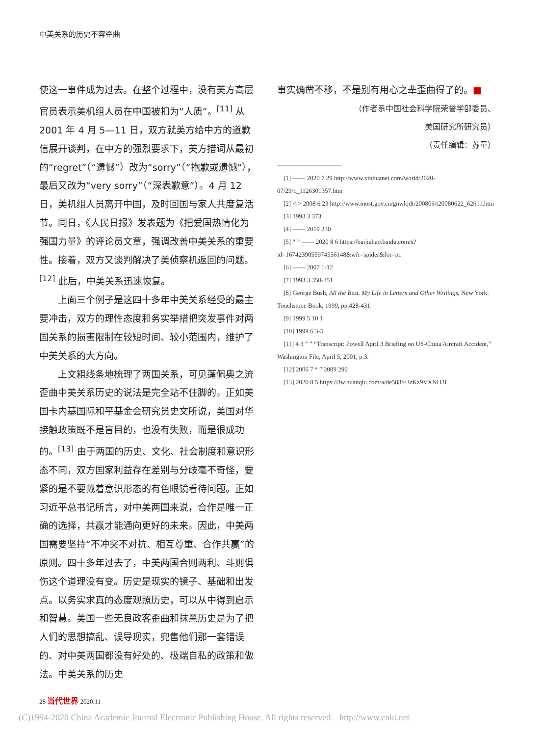中美关系的历史不容歪曲
使这一事件成为过去。在整个过程中，没有美方高层官员表示美机组人员在中国被扣为“人质”。<sup>[11]</sup> 从2001 年 4 月 5—11 日，双方就美方给中方的道歉信展开谈判，在中方的强烈要求下，美方措词从最初的“regret”（“遗憾”）改为“sorry”（“抱歉或遗憾”），最后又改为“very sorry”（“深表歉意”）。4 月 12 日，美机组人员离开中国，及时回国与家人共度复活节。同日，《人民日报》发表题为《把爱国热情化为强国力量》的评论员文章，强调改善中美关系的重要性。接着，双方又谈判解决了美侦察机返回的问题。<sup>[12]</sup> 此后，中美关系迅速恢复。
　　上面三个例子是这四十多年中美关系经受的最主要冲击，双方的理性态度和务实举措把突发事件对两国关系的损害限制在较短时间、较小范围内，维护了中美关系的大方向。
　　上文粗线条地梳理了两国关系，可见蓬佩奥之流歪曲中美关系历史的说法是完全站不住脚的。正如美国卡内基国际和平基金会研究员史文所说，美国对华接触政策既不是盲目的，也没有失败，而是很成功的。<sup>[13]</sup> 由于两国的历史、文化、社会制度和意识形态不同，双方国家利益存在差别与分歧毫不奇怪，要紧的是不要戴着意识形态的有色眼镜看待问题。正如习近平总书记所言，对中美两国来说，合作是唯一正确的选择，共赢才能通向更好的未来。因此，中美两国需要坚持“不冲突不对抗、相互尊重、合作共赢”的原则。四十多年过去了，中美两国合则两利、斗则俱伤这个道理没有变。历史是现实的镜子、基础和出发点。以务实求真的态度观照历史，可以从中得到启示和智慧。美国一些无良政客歪曲和抹黑历史是为了把人们的思想搞乱、误导现实，兜售他们那一套错误的、对中美两国都没有好处的、极端自私的政策和做法。中美关系的历史
事实确凿不移，不是别有用心之辈歪曲得了的。■
（作者系中国社会科学院荣誉学部委员、
美国研究所研究员）
（责任编辑：苏童）
——————————
　[1] —— 2020 7 29 http://www.xinhuanet.com/world/2020-07/29/c_1126301357.htm
　[2] < > 2008 6 23 http://www.most.gov.cn/gnwkjdt/200806/t20080622_62611.htm
　[3] 1993 3 373
　[4] —— 2019 330
　[5] “ ” —— 2020 8 6 https://baijiahao.baidu.com/s?id=1674239055974556148&wfr=spider&for=pc
　[6] —— 2007 1-12
　[7] 1993 3 350-351
　[8] George Bush, All the Best. My Life in Letters and Other Writings, New York: Touchstone Book, 1999, pp.428-431.
　[9] 1999 5 10 1
　[10] 1999 6 3-5
　[11] 4 3 “ ” “Transcript: Powell April 3 Briefing on US-China Aircraft Accident,” Washington File, April 5, 2001, p.3.
　[12] 2006 7 “ ” 2009 299
　[13] 2020 8 5 https://3w.huanqiu.com/a/de583b/3zKz9VXNH3l
28 当代世界 2020.11
(C)1994-2020 China Academic Journal Electronic Publishing House. All rights reserved. http://www.cnki.net